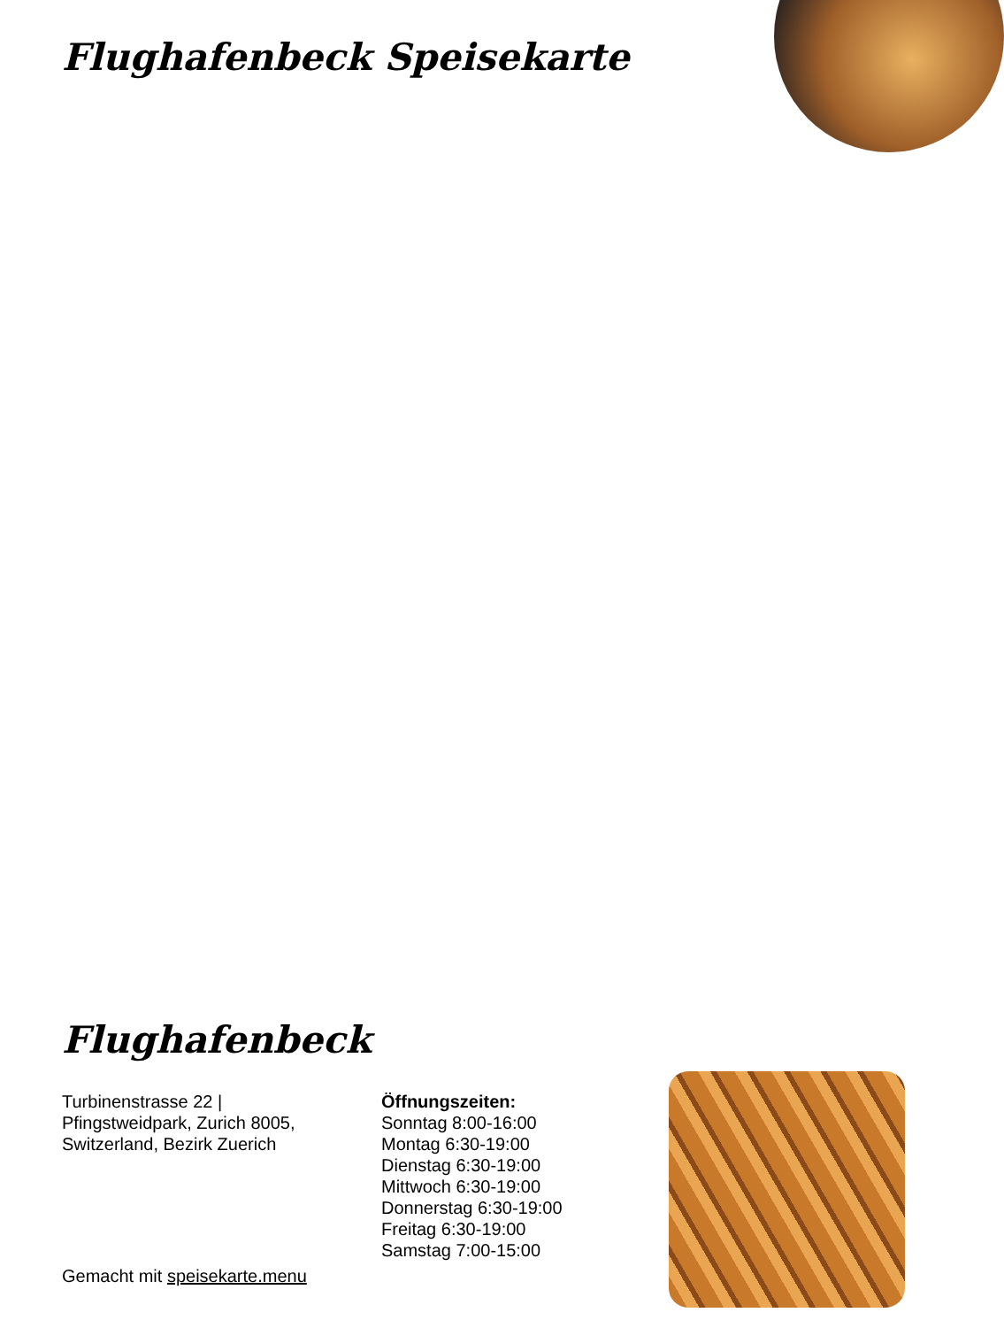Flughafenbeck Speisekarte
Flughafenbeck
Turbinenstrasse 22 | Pfingstweidpark, Zurich 8005, Switzerland, Bezirk Zuerich
Öffnungszeiten:
Sonntag 8:00-16:00
Montag 6:30-19:00
Dienstag 6:30-19:00
Mittwoch 6:30-19:00
Donnerstag 6:30-19:00
Freitag 6:30-19:00
Samstag 7:00-15:00
Gemacht mit speisekarte.menu